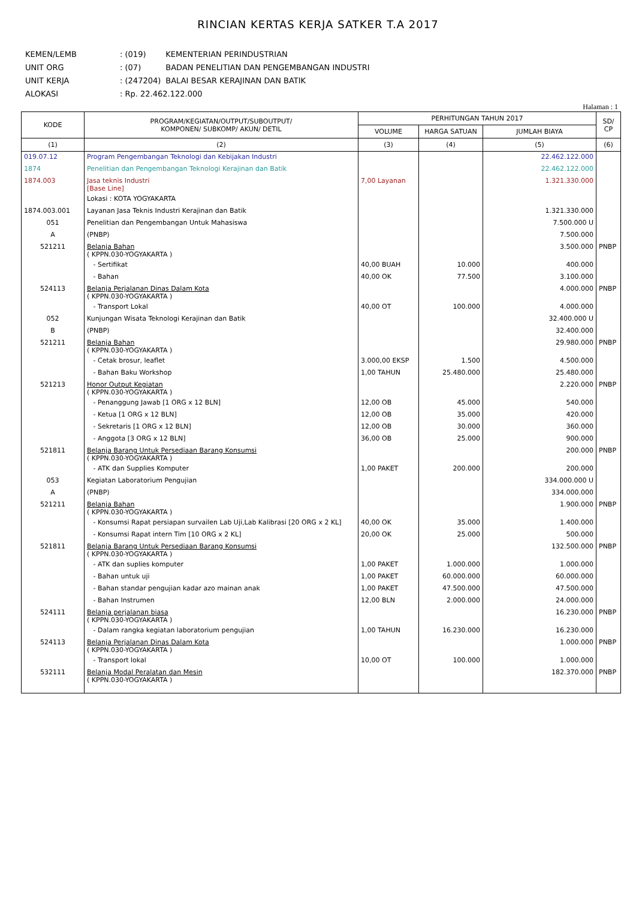RINCIAN KERTAS KERJA SATKER T.A 2017
| KEMEN/LEMB | : (019) | KEMENTERIAN PERINDUSTRIAN |
| UNIT ORG | : (07) | BADAN PENELITIAN DAN PENGEMBANGAN INDUSTRI |
| UNIT KERJA | : (247204) | BALAI BESAR KERAJINAN DAN BATIK |
| ALOKASI | : Rp. 22.462.122.000 | |
Halaman : 1
| KODE | PROGRAM/KEGIATAN/OUTPUT/SUBOUTPUT/ KOMPONEN/ SUBKOMP/ AKUN/ DETIL | PERHITUNGAN TAHUN 2017 | | | SD/ CP |
| --- | --- | --- | --- | --- | --- |
| | | VOLUME | HARGA SATUAN | JUMLAH BIAYA | |
| (1) | (2) | (3) | (4) | (5) | (6) |
| 019.07.12 | Program Pengembangan Teknologi dan Kebijakan Industri | | | 22.462.122.000 | |
| 1874 | Penelitian dan Pengembangan Teknologi Kerajinan dan Batik | | | 22.462.122.000 | |
| 1874.003 | Jasa teknis Industri [Base Line] | 7,00 Layanan | | 1.321.330.000 | |
| | Lokasi : KOTA YOGYAKARTA | | | | |
| 1874.003.001 | Layanan Jasa Teknis Industri Kerajinan dan Batik | | | 1.321.330.000 | |
| 051 | Penelitian dan Pengembangan Untuk Mahasiswa | | | 7.500.000 U | |
| A | (PNBP) | | | 7.500.000 | |
| 521211 | Belanja Bahan ( KPPN.030-YOGYAKARTA ) | | | 3.500.000 | PNBP |
| | - Sertifikat | 40,00 BUAH | 10.000 | 400.000 | |
| | - Bahan | 40,00 OK | 77.500 | 3.100.000 | |
| 524113 | Belanja Perjalanan Dinas Dalam Kota ( KPPN.030-YOGYAKARTA ) | | | 4.000.000 | PNBP |
| | - Transport Lokal | 40,00 OT | 100.000 | 4.000.000 | |
| 052 | Kunjungan Wisata Teknologi Kerajinan dan Batik | | | 32.400.000 U | |
| B | (PNBP) | | | 32.400.000 | |
| 521211 | Belanja Bahan ( KPPN.030-YOGYAKARTA ) | | | 29.980.000 | PNBP |
| | - Cetak brosur, leaflet | 3.000,00 EKSP | 1.500 | 4.500.000 | |
| | - Bahan Baku Workshop | 1,00 TAHUN | 25.480.000 | 25.480.000 | |
| 521213 | Honor Output Kegiatan ( KPPN.030-YOGYAKARTA ) | | | 2.220.000 | PNBP |
| | - Penanggung Jawab [1 ORG x 12 BLN] | 12,00 OB | 45.000 | 540.000 | |
| | - Ketua [1 ORG x 12 BLN] | 12,00 OB | 35.000 | 420.000 | |
| | - Sekretaris [1 ORG x 12 BLN] | 12,00 OB | 30.000 | 360.000 | |
| | - Anggota [3 ORG x 12 BLN] | 36,00 OB | 25.000 | 900.000 | |
| 521811 | Belanja Barang Untuk Persediaan Barang Konsumsi ( KPPN.030-YOGYAKARTA ) | | | 200.000 | PNBP |
| | - ATK dan Supplies Komputer | 1,00 PAKET | 200.000 | 200.000 | |
| 053 | Kegiatan Laboratorium Pengujian | | | 334.000.000 U | |
| A | (PNBP) | | | 334.000.000 | |
| 521211 | Belanja Bahan ( KPPN.030-YOGYAKARTA ) | | | 1.900.000 | PNBP |
| | - Konsumsi Rapat persiapan survailen Lab Uji,Lab Kalibrasi [20 ORG x 2 KL] | 40,00 OK | 35.000 | 1.400.000 | |
| | - Konsumsi Rapat intern Tim [10 ORG x 2 KL] | 20,00 OK | 25.000 | 500.000 | |
| 521811 | Belanja Barang Untuk Persediaan Barang Konsumsi ( KPPN.030-YOGYAKARTA ) | | | 132.500.000 | PNBP |
| | - ATK dan suplies komputer | 1,00 PAKET | 1.000.000 | 1.000.000 | |
| | - Bahan untuk uji | 1,00 PAKET | 60.000.000 | 60.000.000 | |
| | - Bahan standar pengujian kadar azo mainan anak | 1,00 PAKET | 47.500.000 | 47.500.000 | |
| | - Bahan Instrumen | 12,00 BLN | 2.000.000 | 24.000.000 | |
| 524111 | Belanja perjalanan biasa ( KPPN.030-YOGYAKARTA ) | | | 16.230.000 | PNBP |
| | - Dalam rangka kegiatan laboratorium pengujian | 1,00 TAHUN | 16.230.000 | 16.230.000 | |
| 524113 | Belanja Perjalanan Dinas Dalam Kota ( KPPN.030-YOGYAKARTA ) | | | 1.000.000 | PNBP |
| | - Transport lokal | 10,00 OT | 100.000 | 1.000.000 | |
| 532111 | Belanja Modal Peralatan dan Mesin ( KPPN.030-YOGYAKARTA ) | | | 182.370.000 | PNBP |